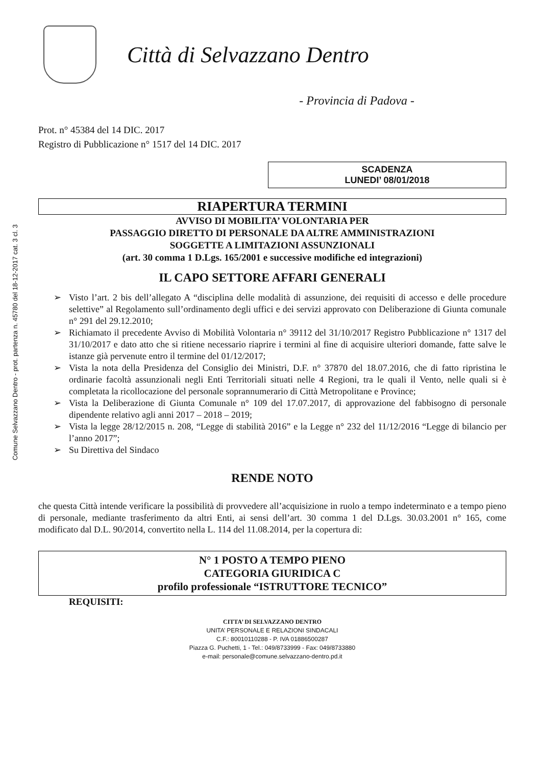Comune Selvazzano Dentro - prot. partenza n. 45780 del 18-12-2017 cat. 3 cl. 3
Città di Selvazzano Dentro
- Provincia di Padova -
Prot. n° 45384 del 14 DIC. 2017
Registro di Pubblicazione n° 1517 del 14 DIC. 2017
SCADENZA
LUNEDI’ 08/01/2018
RIAPERTURA TERMINI
AVVISO DI MOBILITA’ VOLONTARIA PER
PASSAGGIO DIRETTO DI PERSONALE DA ALTRE AMMINISTRAZIONI
SOGGETTE A LIMITAZIONI ASSUNZIONALI
(art. 30 comma 1 D.Lgs. 165/2001 e successive modifiche ed integrazioni)
IL CAPO SETTORE AFFARI GENERALI
➢ Visto l’art. 2 bis dell’allegato A “disciplina delle modalità di assunzione, dei requisiti di accesso e delle procedure selettive” al Regolamento sull’ordinamento degli uffici e dei servizi approvato con Deliberazione di Giunta comunale n° 291 del 29.12.2010;
➢ Richiamato il precedente Avviso di Mobilità Volontaria n° 39112 del 31/10/2017 Registro Pubblicazione n° 1317 del 31/10/2017 e dato atto che si ritiene necessario riaprire i termini al fine di acquisire ulteriori domande, fatte salve le istanze già pervenute entro il termine del 01/12/2017;
➢ Vista la nota della Presidenza del Consiglio dei Ministri, D.F. n° 37870 del 18.07.2016, che di fatto ripristina le ordinarie facoltà assunzionali negli Enti Territoriali situati nelle 4 Regioni, tra le quali il Vento, nelle quali si è completata la ricollocazione del personale soprannumerario di Città Metropolitane e Province;
➢ Vista la Deliberazione di Giunta Comunale n° 109 del 17.07.2017, di approvazione del fabbisogno di personale dipendente relativo agli anni 2017 – 2018 – 2019;
➢ Vista la legge 28/12/2015 n. 208, “Legge di stabilità 2016” e la Legge n° 232 del 11/12/2016 “Legge di bilancio per l’anno 2017”;
➢ Su Direttiva del Sindaco
RENDE NOTO
che questa Città intende verificare la possibilità di provvedere all’acquisizione in ruolo a tempo indeterminato e a tempo pieno di personale, mediante trasferimento da altri Enti, ai sensi dell’art. 30 comma 1 del D.Lgs. 30.03.2001 n° 165, come modificato dal D.L. 90/2014, convertito nella L. 114 del 11.08.2014, per la copertura di:
N° 1 POSTO A TEMPO PIENO
CATEGORIA GIURIDICA C
profilo professionale “ISTRUTTORE TECNICO”
REQUISITI:
CITTA’ DI SELVAZZANO DENTRO
UNITA’ PERSONALE E RELAZIONI SINDACALI
C.F.: 80010110288 - P. IVA 01886500287
Piazza G. Puchetti, 1 - Tel.: 049/8733999 - Fax: 049/8733880
e-mail: personale@comune.selvazzano-dentro.pd.it